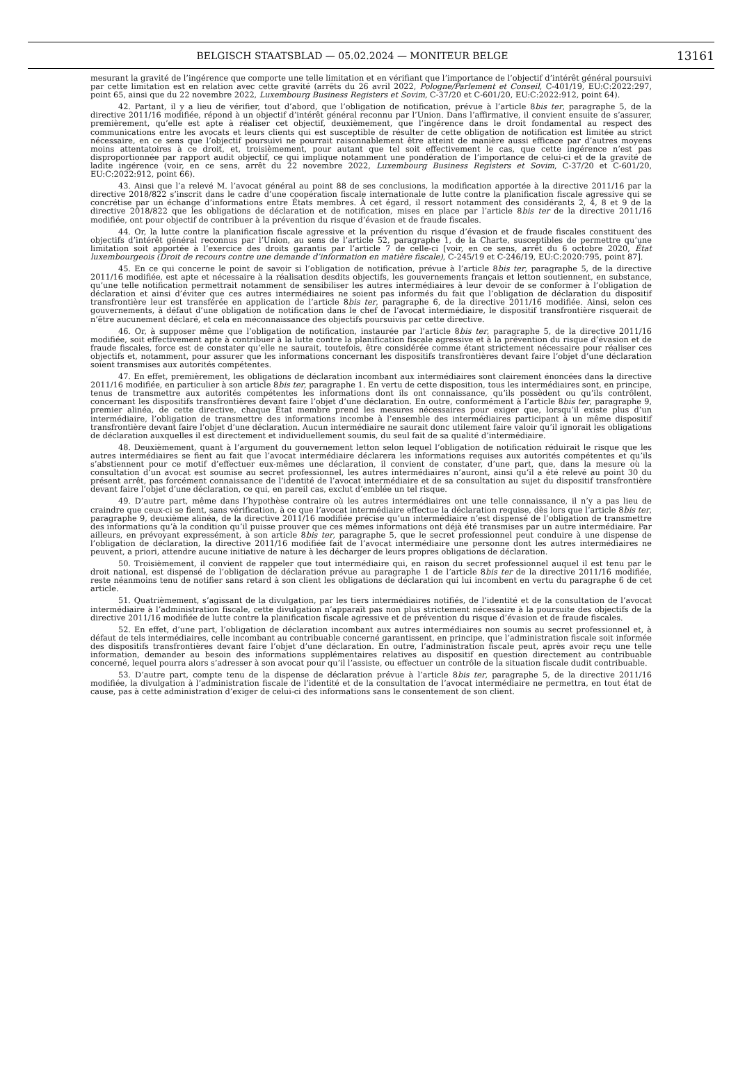BELGISCH STAATSBLAD — 05.02.2024 — MONITEUR BELGE 13161
mesurant la gravité de l’ingérence que comporte une telle limitation et en vérifiant que l’importance de l’objectif d’intérêt général poursuivi par cette limitation est en relation avec cette gravité (arrêts du 26 avril 2022, Pologne/Parlement et Conseil, C-401/19, EU:C:2022:297, point 65, ainsi que du 22 novembre 2022, Luxembourg Business Registers et Sovim, C-37/20 et C-601/20, EU:C:2022:912, point 64).
42. Partant, il y a lieu de vérifier, tout d’abord, que l’obligation de notification, prévue à l’article 8bis ter, paragraphe 5, de la directive 2011/16 modifiée, répond à un objectif d’intérêt général reconnu par l’Union. Dans l’affirmative, il convient ensuite de s’assurer, premièrement, qu’elle est apte à réaliser cet objectif, deuxièmement, que l’ingérence dans le droit fondamental au respect des communications entre les avocats et leurs clients qui est susceptible de résulter de cette obligation de notification est limitée au strict nécessaire, en ce sens que l’objectif poursuivi ne pourrait raisonnablement être atteint de manière aussi efficace par d’autres moyens moins attentatoires à ce droit, et, troisièmement, pour autant que tel soit effectivement le cas, que cette ingérence n’est pas disproportionnée par rapport audit objectif, ce qui implique notamment une pondération de l’importance de celui-ci et de la gravité de ladite ingérence (voir, en ce sens, arrêt du 22 novembre 2022, Luxembourg Business Registers et Sovim, C-37/20 et C-601/20, EU:C:2022:912, point 66).
43. Ainsi que l’a relevé M. l’avocat général au point 88 de ses conclusions, la modification apportée à la directive 2011/16 par la directive 2018/822 s’inscrit dans le cadre d’une coopération fiscale internationale de lutte contre la planification fiscale agressive qui se concrétise par un échange d’informations entre États membres. À cet égard, il ressort notamment des considérants 2, 4, 8 et 9 de la directive 2018/822 que les obligations de déclaration et de notification, mises en place par l’article 8bis ter de la directive 2011/16 modifiée, ont pour objectif de contribuer à la prévention du risque d’évasion et de fraude fiscales.
44. Or, la lutte contre la planification fiscale agressive et la prévention du risque d’évasion et de fraude fiscales constituent des objectifs d’intérêt général reconnus par l’Union, au sens de l’article 52, paragraphe 1, de la Charte, susceptibles de permettre qu’une limitation soit apportée à l’exercice des droits garantis par l’article 7 de celle-ci [voir, en ce sens, arrêt du 6 octobre 2020, État luxembourgeois (Droit de recours contre une demande d’information en matière fiscale), C-245/19 et C-246/19, EU:C:2020:795, point 87].
45. En ce qui concerne le point de savoir si l’obligation de notification, prévue à l’article 8bis ter, paragraphe 5, de la directive 2011/16 modifiée, est apte et nécessaire à la réalisation desdits objectifs, les gouvernements français et letton soutiennent, en substance, qu’une telle notification permettrait notamment de sensibiliser les autres intermédiaires à leur devoir de se conformer à l’obligation de déclaration et ainsi d’éviter que ces autres intermédiaires ne soient pas informés du fait que l’obligation de déclaration du dispositif transfrontière leur est transférée en application de l’article 8bis ter, paragraphe 6, de la directive 2011/16 modifiée. Ainsi, selon ces gouvernements, à défaut d’une obligation de notification dans le chef de l’avocat intermédiaire, le dispositif transfrontière risquerait de n’être aucunement déclaré, et cela en méconnaissance des objectifs poursuivis par cette directive.
46. Or, à supposer même que l’obligation de notification, instaurée par l’article 8bis ter, paragraphe 5, de la directive 2011/16 modifiée, soit effectivement apte à contribuer à la lutte contre la planification fiscale agressive et à la prévention du risque d’évasion et de fraude fiscales, force est de constater qu’elle ne saurait, toutefois, être considérée comme étant strictement nécessaire pour réaliser ces objectifs et, notamment, pour assurer que les informations concernant les dispositifs transfrontières devant faire l’objet d’une déclaration soient transmises aux autorités compétentes.
47. En effet, premièrement, les obligations de déclaration incombant aux intermédiaires sont clairement énoncées dans la directive 2011/16 modifiée, en particulier à son article 8bis ter, paragraphe 1. En vertu de cette disposition, tous les intermédiaires sont, en principe, tenus de transmettre aux autorités compétentes les informations dont ils ont connaissance, qu’ils possèdent ou qu’ils contrôlent, concernant les dispositifs transfrontières devant faire l’objet d’une déclaration. En outre, conformément à l’article 8bis ter, paragraphe 9, premier alinéa, de cette directive, chaque État membre prend les mesures nécessaires pour exiger que, lorsqu’il existe plus d’un intermédiaire, l’obligation de transmettre des informations incombe à l’ensemble des intermédiaires participant à un même dispositif transfrontière devant faire l’objet d’une déclaration. Aucun intermédiaire ne saurait donc utilement faire valoir qu’il ignorait les obligations de déclaration auxquelles il est directement et individuellement soumis, du seul fait de sa qualité d’intermédiaire.
48. Deuxièmement, quant à l’argument du gouvernement letton selon lequel l’obligation de notification réduirait le risque que les autres intermédiaires se fient au fait que l’avocat intermédiaire déclarera les informations requises aux autorités compétentes et qu’ils s’abstiennent pour ce motif d’effectuer eux-mêmes une déclaration, il convient de constater, d’une part, que, dans la mesure où la consultation d’un avocat est soumise au secret professionnel, les autres intermédiaires n’auront, ainsi qu’il a été relevé au point 30 du présent arrêt, pas forcément connaissance de l’identité de l’avocat intermédiaire et de sa consultation au sujet du dispositif transfrontière devant faire l’objet d’une déclaration, ce qui, en pareil cas, exclut d’emblée un tel risque.
49. D’autre part, même dans l’hypothèse contraire où les autres intermédiaires ont une telle connaissance, il n’y a pas lieu de craindre que ceux-ci se fient, sans vérification, à ce que l’avocat intermédiaire effectue la déclaration requise, dès lors que l’article 8bis ter, paragraphe 9, deuxième alinéa, de la directive 2011/16 modifiée précise qu’un intermédiaire n’est dispensé de l’obligation de transmettre des informations qu’à la condition qu’il puisse prouver que ces mêmes informations ont déjà été transmises par un autre intermédiaire. Par ailleurs, en prévoyant expressément, à son article 8bis ter, paragraphe 5, que le secret professionnel peut conduire à une dispense de l’obligation de déclaration, la directive 2011/16 modifiée fait de l’avocat intermédiaire une personne dont les autres intermédiaires ne peuvent, a priori, attendre aucune initiative de nature à les décharger de leurs propres obligations de déclaration.
50. Troisièmement, il convient de rappeler que tout intermédiaire qui, en raison du secret professionnel auquel il est tenu par le droit national, est dispensé de l’obligation de déclaration prévue au paragraphe 1 de l’article 8bis ter de la directive 2011/16 modifiée, reste néanmoins tenu de notifier sans retard à son client les obligations de déclaration qui lui incombent en vertu du paragraphe 6 de cet article.
51. Quatrièmement, s’agissant de la divulgation, par les tiers intermédiaires notifiés, de l’identité et de la consultation de l’avocat intermédiaire à l’administration fiscale, cette divulgation n’apparaît pas non plus strictement nécessaire à la poursuite des objectifs de la directive 2011/16 modifiée de lutte contre la planification fiscale agressive et de prévention du risque d’évasion et de fraude fiscales.
52. En effet, d’une part, l’obligation de déclaration incombant aux autres intermédiaires non soumis au secret professionnel et, à défaut de tels intermédiaires, celle incombant au contribuable concerné garantissent, en principe, que l’administration fiscale soit informée des dispositifs transfrontières devant faire l’objet d’une déclaration. En outre, l’administration fiscale peut, après avoir reçu une telle information, demander au besoin des informations supplémentaires relatives au dispositif en question directement au contribuable concerné, lequel pourra alors s’adresser à son avocat pour qu’il l’assiste, ou effectuer un contrôle de la situation fiscale dudit contribuable.
53. D’autre part, compte tenu de la dispense de déclaration prévue à l’article 8bis ter, paragraphe 5, de la directive 2011/16 modifiée, la divulgation à l’administration fiscale de l’identité et de la consultation de l’avocat intermédiaire ne permettra, en tout état de cause, pas à cette administration d’exiger de celui-ci des informations sans le consentement de son client.